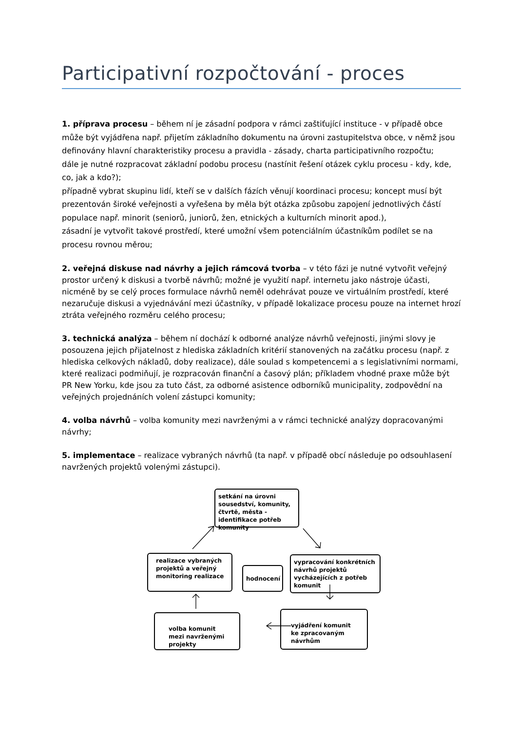Participativní rozpočtování - proces
1. příprava procesu – během ní je zásadní podpora v rámci zaštiťující instituce - v případě obce může být vyjádřena např. přijetím základního dokumentu na úrovni zastupitelstva obce, v němž jsou definovány hlavní charakteristiky procesu a pravidla - zásady, charta participativního rozpočtu;
dále je nutné rozpracovat základní podobu procesu (nastínit řešení otázek cyklu procesu - kdy, kde, co, jak a kdo?);
případně vybrat skupinu lidí, kteří se v dalších fázích věnují koordinaci procesu; koncept musí být prezentován široké veřejnosti a vyřešena by měla být otázka způsobu zapojení jednotlivých částí populace např. minorit (seniorů, juniorů, žen, etnických a kulturních minorit apod.),
zásadní je vytvořit takové prostředí, které umožní všem potenciálním účastníkům podílet se na procesu rovnou měrou;
2. veřejná diskuse nad návrhy a jejich rámcová tvorba – v této fázi je nutné vytvořit veřejný prostor určený k diskusi a tvorbě návrhů; možné je využití např. internetu jako nástroje účasti, nicméně by se celý proces formulace návrhů neměl odehrávat pouze ve virtuálním prostředí, které nezaručuje diskusi a vyjednávání mezi účastníky, v případě lokalizace procesu pouze na internet hrozí ztráta veřejného rozměru celého procesu;
3. technická analýza – během ní dochází k odborné analýze návrhů veřejnosti, jinými slovy je posouzena jejich přijatelnost z hlediska základních kritérií stanovených na začátku procesu (např. z hlediska celkových nákladů, doby realizace), dále soulad s kompetencemi a s legislativními normami, které realizaci podmiňují, je rozpracován finanční a časový plán; příkladem vhodné praxe může být PR New Yorku, kde jsou za tuto část, za odborné asistence odborníků municipality, zodpovědní na veřejných projednáních volení zástupci komunity;
4. volba návrhů – volba komunity mezi navrženými a v rámci technické analýzy dopracovanými návrhy;
5. implementace – realizace vybraných návrhů (ta např. v případě obcí následuje po odsouhlasení navržených projektů volenými zástupci).
setkání na úrovni sousedství, komunity, čtvrtě, města - identifikace potřeb komunity
realizace vybraných projektů a veřejný monitoring realizace
hodnocení
vypracování konkrétních návrhů projektů vycházejících z potřeb komunit
vyjádření komunit ke zpracovaným návrhům
volba komunit mezi navrženými projekty